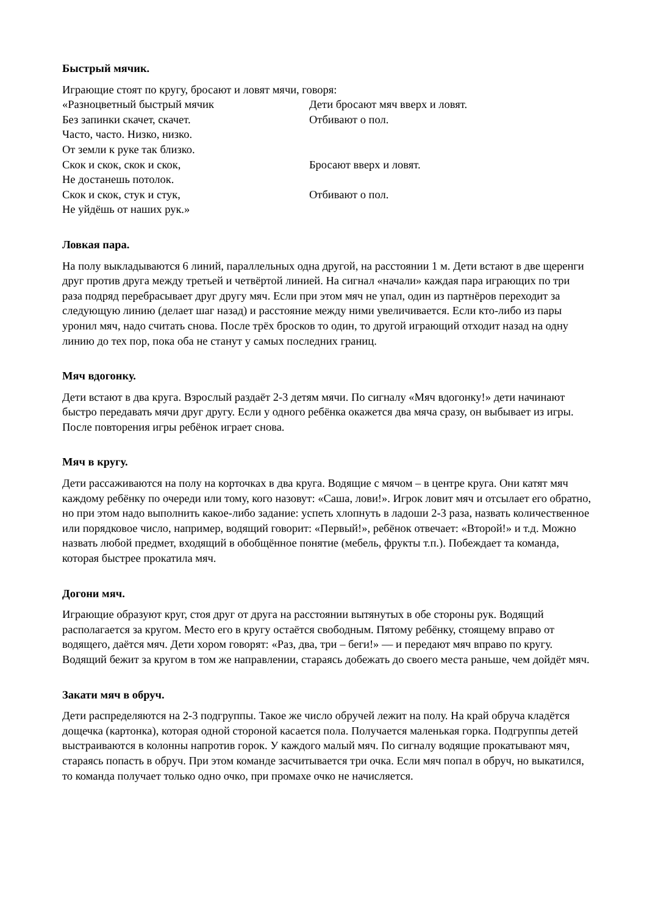Быстрый мячик.
Играющие стоят по кругу, бросают и ловят мячи, говоря:
«Разноцветный быстрый мячик Дети бросают мяч вверх и ловят.
Без запинки скачет, скачет. Отбивают о пол.
Часто, часто. Низко, низко.
От земли к руке так близко.
Скок и скок, скок и скок, Бросают вверх и ловят.
Не достанешь потолок.
Скок и скок, стук и стук, Отбивают о пол.
Не уйдёшь от наших рук.»
Ловкая пара.
На полу выкладываются 6 линий, параллельных одна другой, на расстоянии 1 м. Дети встают в две щеренги друг против друга между третьей и четвёртой линией. На сигнал «начали» каждая пара играющих по три раза подряд перебрасывает друг другу мяч. Если при этом мяч не упал, один из партнёров переходит за следующую линию (делает шаг назад) и расстояние между ними увеличивается. Если кто-либо из пары уронил мяч, надо считать снова. После трёх бросков то один, то другой играющий отходит назад на одну линию до тех пор, пока оба не станут у самых последних границ.
Мяч вдогонку.
Дети встают в два круга. Взрослый раздаёт 2-3 детям мячи. По сигналу «Мяч вдогонку!» дети начинают быстро передавать мячи друг другу. Если у одного ребёнка окажется два мяча сразу, он выбывает из игры. После повторения игры ребёнок играет снова.
Мяч в кругу.
Дети рассаживаются на полу на корточках в два круга. Водящие с мячом – в центре круга. Они катят мяч каждому ребёнку по очереди или тому, кого назовут: «Саша, лови!». Игрок ловит мяч и отсылает его обратно, но при этом надо выполнить какое-либо задание: успеть хлопнуть в ладоши 2-3 раза, назвать количественное или порядковое число, например, водящий говорит: «Первый!», ребёнок отвечает: «Второй!» и т.д. Можно назвать любой предмет, входящий в обобщённое понятие (мебель, фрукты т.п.). Побеждает та команда, которая быстрее прокатила мяч.
Догони мяч.
Играющие образуют круг, стоя друг от друга на расстоянии вытянутых в обе стороны рук. Водящий располагается за кругом. Место его в кругу остаётся свободным. Пятому ребёнку, стоящему вправо от водящего, даётся мяч. Дети хором говорят: «Раз, два, три – беги!» — и передают мяч вправо по кругу. Водящий бежит за кругом в том же направлении, стараясь добежать до своего места раньше, чем дойдёт мяч.
Закати мяч в обруч.
Дети распределяются на 2-3 подгруппы. Такое же число обручей лежит на полу. На край обруча кладётся дощечка (картонка), которая одной стороной касается пола. Получается маленькая горка. Подгруппы детей выстраиваются в колонны напротив горок. У каждого малый мяч. По сигналу водящие прокатывают мяч, стараясь попасть в обруч. При этом команде засчитывается три очка. Если мяч попал в обруч, но выкатился, то команда получает только одно очко, при промахе очко не начисляется.